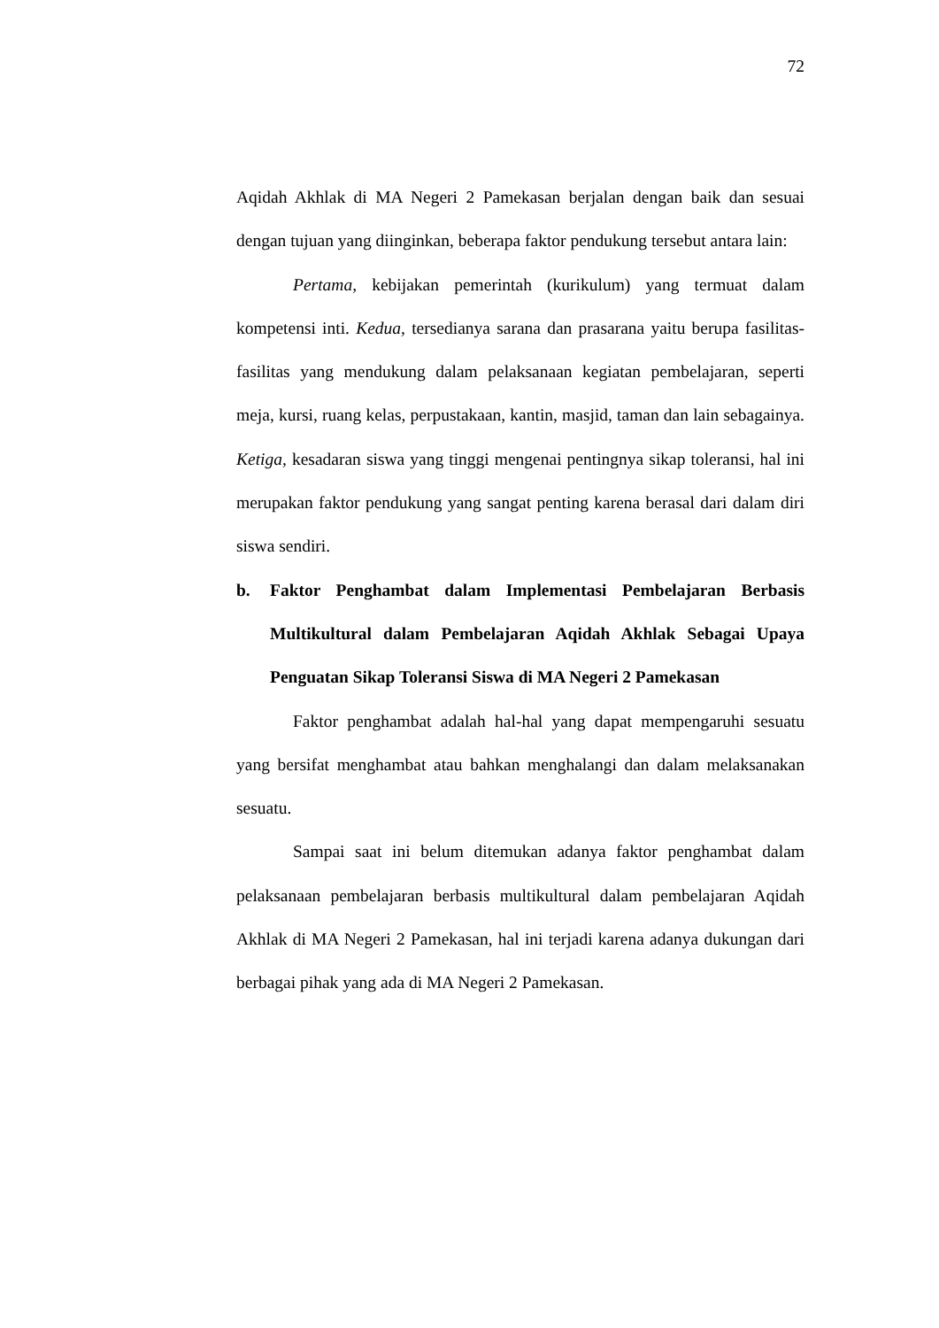72
Aqidah Akhlak di MA Negeri 2 Pamekasan berjalan dengan baik dan sesuai dengan tujuan yang diinginkan, beberapa faktor pendukung tersebut antara lain:
Pertama, kebijakan pemerintah (kurikulum) yang termuat dalam kompetensi inti. Kedua, tersedianya sarana dan prasarana yaitu berupa fasilitas-fasilitas yang mendukung dalam pelaksanaan kegiatan pembelajaran, seperti meja, kursi, ruang kelas, perpustakaan, kantin, masjid, taman dan lain sebagainya. Ketiga, kesadaran siswa yang tinggi mengenai pentingnya sikap toleransi, hal ini merupakan faktor pendukung yang sangat penting karena berasal dari dalam diri siswa sendiri.
b. Faktor Penghambat dalam Implementasi Pembelajaran Berbasis Multikultural dalam Pembelajaran Aqidah Akhlak Sebagai Upaya Penguatan Sikap Toleransi Siswa di MA Negeri 2 Pamekasan
Faktor penghambat adalah hal-hal yang dapat mempengaruhi sesuatu yang bersifat menghambat atau bahkan menghalangi dan dalam melaksanakan sesuatu.
Sampai saat ini belum ditemukan adanya faktor penghambat dalam pelaksanaan pembelajaran berbasis multikultural dalam pembelajaran Aqidah Akhlak di MA Negeri 2 Pamekasan, hal ini terjadi karena adanya dukungan dari berbagai pihak yang ada di MA Negeri 2 Pamekasan.